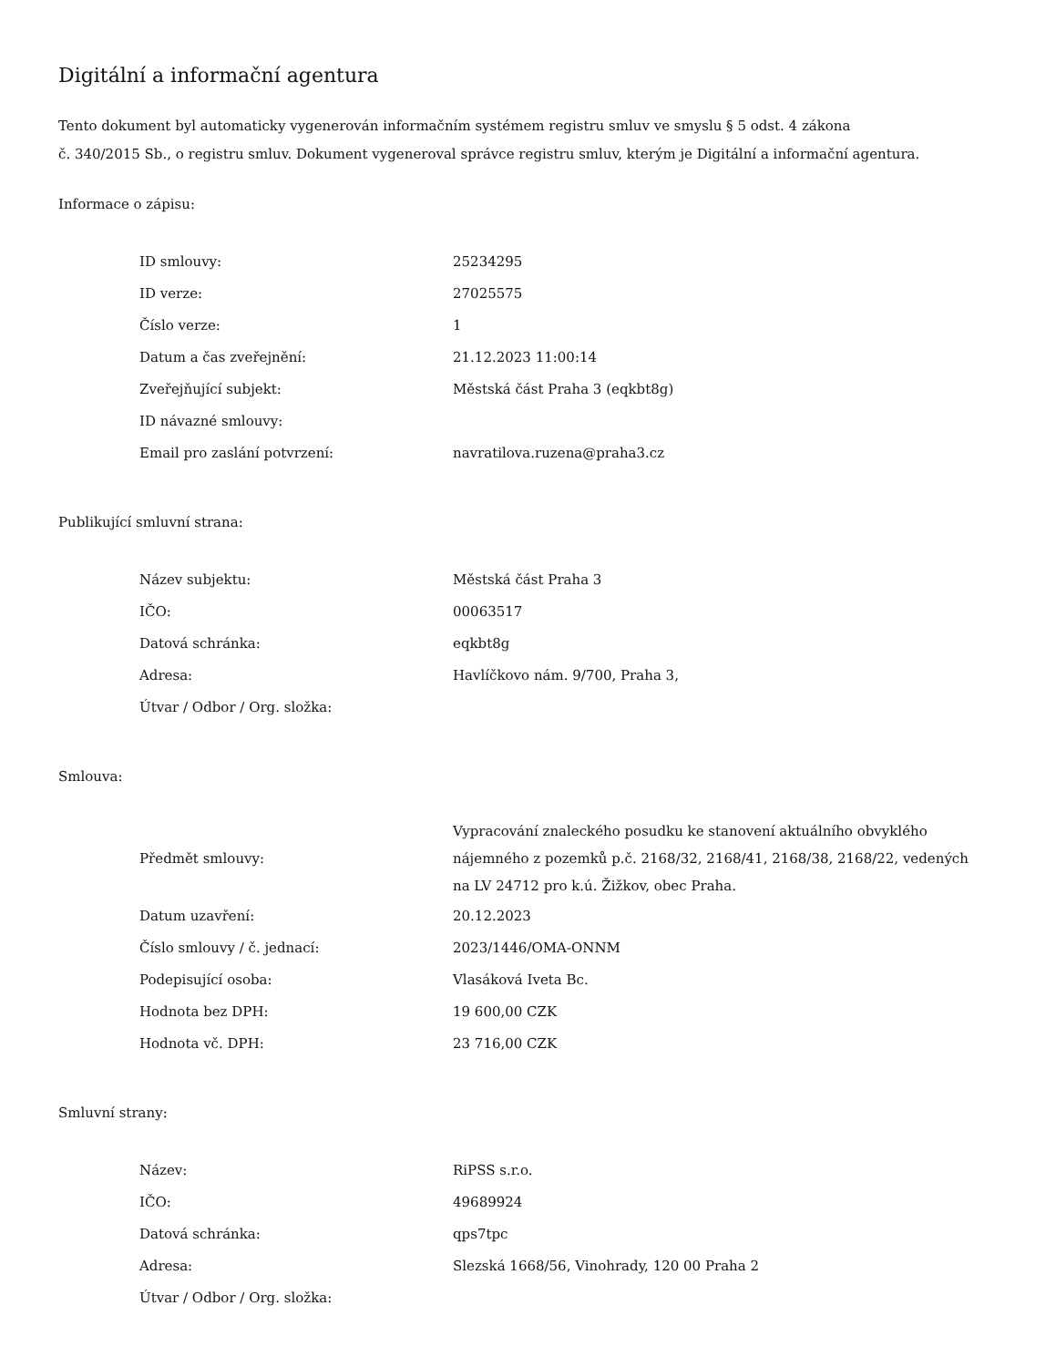Digitální a informační agentura
Tento dokument byl automaticky vygenerován informačním systémem registru smluv ve smyslu § 5 odst. 4 zákona
č. 340/2015 Sb., o registru smluv. Dokument vygeneroval správce registru smluv, kterým je Digitální a informační agentura.
Informace o zápisu:
| ID smlouvy: | 25234295 |
| ID verze: | 27025575 |
| Číslo verze: | 1 |
| Datum a čas zveřejnění: | 21.12.2023 11:00:14 |
| Zveřejňující subjekt: | Městská část Praha 3 (eqkbt8g) |
| ID návazné smlouvy: | |
| Email pro zaslání potvrzení: | navratilova.ruzena@praha3.cz |
Publikující smluvní strana:
| Název subjektu: | Městská část Praha 3 |
| IČO: | 00063517 |
| Datová schránka: | eqkbt8g |
| Adresa: | Havlíčkovo nám. 9/700, Praha 3, |
| Útvar / Odbor / Org. složka: | |
Smlouva:
| Předmět smlouvy: | Vypracování znaleckého posudku ke stanovení aktuálního obvyklého nájemného z pozemků p.č. 2168/32, 2168/41, 2168/38, 2168/22, vedených na LV 24712 pro k.ú. Žižkov, obec Praha. |
| Datum uzavření: | 20.12.2023 |
| Číslo smlouvy / č. jednací: | 2023/1446/OMA-ONNM |
| Podepisující osoba: | Vlasáková Iveta Bc. |
| Hodnota bez DPH: | 19 600,00 CZK |
| Hodnota vč. DPH: | 23 716,00 CZK |
Smluvní strany:
| Název: | RiPSS s.r.o. |
| IČO: | 49689924 |
| Datová schránka: | qps7tpc |
| Adresa: | Slezská 1668/56, Vinohrady, 120 00 Praha 2 |
| Útvar / Odbor / Org. složka: | |